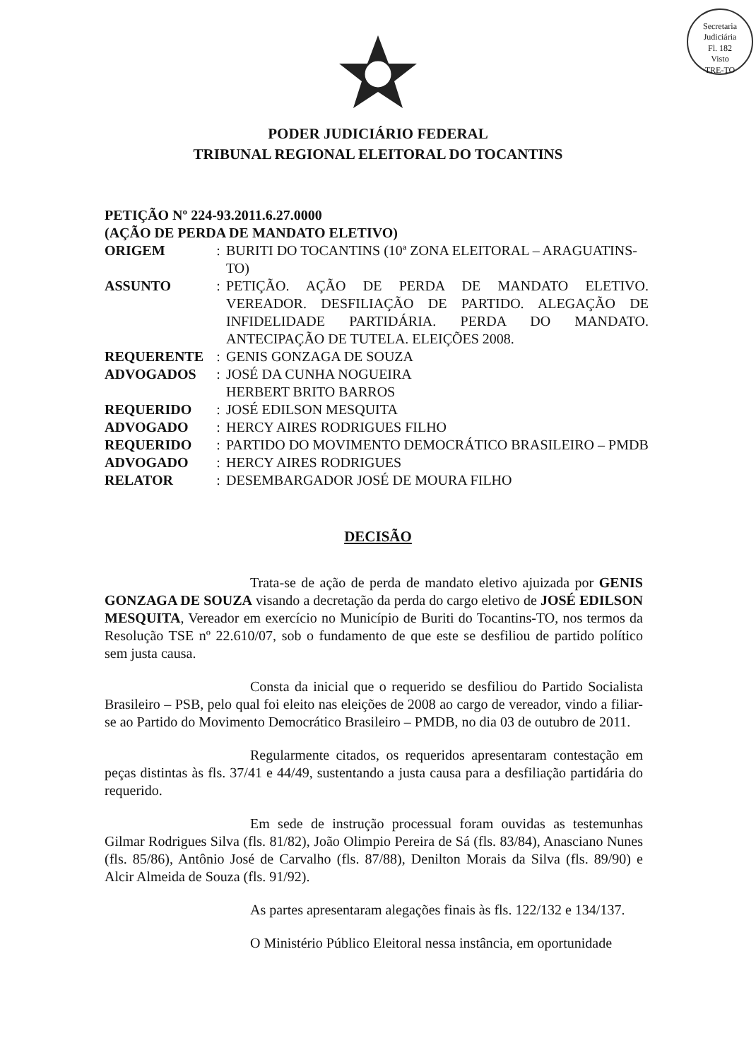Secretaria Judiciária
Fl. 182
Visto
TRE-TO
PODER JUDICIÁRIO FEDERAL
TRIBUNAL REGIONAL ELEITORAL DO TOCANTINS
PETIÇÃO Nº 224-93.2011.6.27.0000
(AÇÃO DE PERDA DE MANDATO ELETIVO)
| ORIGEM | : | BURITI DO TOCANTINS (10ª ZONA ELEITORAL – ARAGUATINS-TO) |
| ASSUNTO | : | PETIÇÃO. AÇÃO DE PERDA DE MANDATO ELETIVO. VEREADOR. DESFILIAÇÃO DE PARTIDO. ALEGAÇÃO DE INFIDELIDADE PARTIDÁRIA. PERDA DO MANDATO. ANTECIPAÇÃO DE TUTELA. ELEIÇÕES 2008. |
| REQUERENTE | : | GENIS GONZAGA DE SOUZA |
| ADVOGADOS | : | JOSÉ DA CUNHA NOGUEIRA HERBERT BRITO BARROS |
| REQUERIDO | : | JOSÉ EDILSON MESQUITA |
| ADVOGADO | : | HERCY AIRES RODRIGUES FILHO |
| REQUERIDO | : | PARTIDO DO MOVIMENTO DEMOCRÁTICO BRASILEIRO – PMDB |
| ADVOGADO | : | HERCY AIRES RODRIGUES |
| RELATOR | : | DESEMBARGADOR JOSÉ DE MOURA FILHO |
DECISÃO
Trata-se de ação de perda de mandato eletivo ajuizada por GENIS GONZAGA DE SOUZA visando a decretação da perda do cargo eletivo de JOSÉ EDILSON MESQUITA, Vereador em exercício no Município de Buriti do Tocantins-TO, nos termos da Resolução TSE nº 22.610/07, sob o fundamento de que este se desfiliou de partido político sem justa causa.
Consta da inicial que o requerido se desfiliou do Partido Socialista Brasileiro – PSB, pelo qual foi eleito nas eleições de 2008 ao cargo de vereador, vindo a filiar-se ao Partido do Movimento Democrático Brasileiro – PMDB, no dia 03 de outubro de 2011.
Regularmente citados, os requeridos apresentaram contestação em peças distintas às fls. 37/41 e 44/49, sustentando a justa causa para a desfiliação partidária do requerido.
Em sede de instrução processual foram ouvidas as testemunhas Gilmar Rodrigues Silva (fls. 81/82), João Olimpio Pereira de Sá (fls. 83/84), Anasciano Nunes (fls. 85/86), Antônio José de Carvalho (fls. 87/88), Denilton Morais da Silva (fls. 89/90) e Alcir Almeida de Souza (fls. 91/92).
As partes apresentaram alegações finais às fls. 122/132 e 134/137.
O Ministério Público Eleitoral nessa instância, em oportunidade